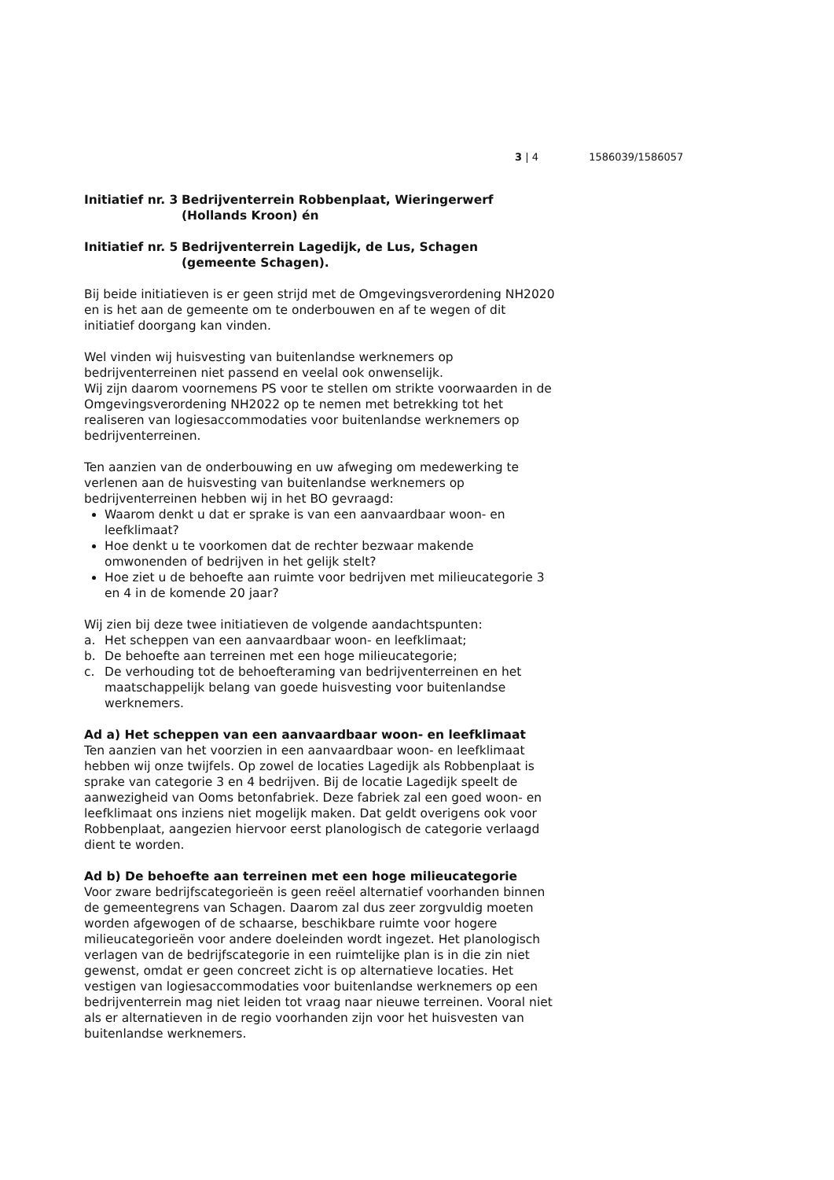3 | 4 1586039/1586057
Initiatief nr. 3 Bedrijventerrein Robbenplaat, Wieringerwerf (Hollands Kroon) én
Initiatief nr. 5 Bedrijventerrein Lagedijk, de Lus, Schagen (gemeente Schagen).
Bij beide initiatieven is er geen strijd met de Omgevingsverordening NH2020 en is het aan de gemeente om te onderbouwen en af te wegen of dit initiatief doorgang kan vinden.
Wel vinden wij huisvesting van buitenlandse werknemers op bedrijventerreinen niet passend en veelal ook onwenselijk.
Wij zijn daarom voornemens PS voor te stellen om strikte voorwaarden in de Omgevingsverordening NH2022 op te nemen met betrekking tot het realiseren van logiesaccommodaties voor buitenlandse werknemers op bedrijventerreinen.
Ten aanzien van de onderbouwing en uw afweging om medewerking te verlenen aan de huisvesting van buitenlandse werknemers op bedrijventerreinen hebben wij in het BO gevraagd:
Waarom denkt u dat er sprake is van een aanvaardbaar woon- en leefklimaat?
Hoe denkt u te voorkomen dat de rechter bezwaar makende omwonenden of bedrijven in het gelijk stelt?
Hoe ziet u de behoefte aan ruimte voor bedrijven met milieucategorie 3 en 4 in de komende 20 jaar?
Wij zien bij deze twee initiatieven de volgende aandachtspunten:
a. Het scheppen van een aanvaardbaar woon- en leefklimaat;
b. De behoefte aan terreinen met een hoge milieucategorie;
c. De verhouding tot de behoefteraming van bedrijventerreinen en het maatschappelijk belang van goede huisvesting voor buitenlandse werknemers.
Ad a) Het scheppen van een aanvaardbaar woon- en leefklimaat
Ten aanzien van het voorzien in een aanvaardbaar woon- en leefklimaat hebben wij onze twijfels. Op zowel de locaties Lagedijk als Robbenplaat is sprake van categorie 3 en 4 bedrijven. Bij de locatie Lagedijk speelt de aanwezigheid van Ooms betonfabriek. Deze fabriek zal een goed woon- en leefklimaat ons inziens niet mogelijk maken. Dat geldt overigens ook voor Robbenplaat, aangezien hiervoor eerst planologisch de categorie verlaagd dient te worden.
Ad b) De behoefte aan terreinen met een hoge milieucategorie
Voor zware bedrijfscategorieën is geen reëel alternatief voorhanden binnen de gemeentegrens van Schagen. Daarom zal dus zeer zorgvuldig moeten worden afgewogen of de schaarse, beschikbare ruimte voor hogere milieucategorieën voor andere doeleinden wordt ingezet. Het planologisch verlagen van de bedrijfscategorie in een ruimtelijke plan is in die zin niet gewenst, omdat er geen concreet zicht is op alternatieve locaties. Het vestigen van logiesaccommodaties voor buitenlandse werknemers op een bedrijventerrein mag niet leiden tot vraag naar nieuwe terreinen. Vooral niet als er alternatieven in de regio voorhanden zijn voor het huisvesten van buitenlandse werknemers.